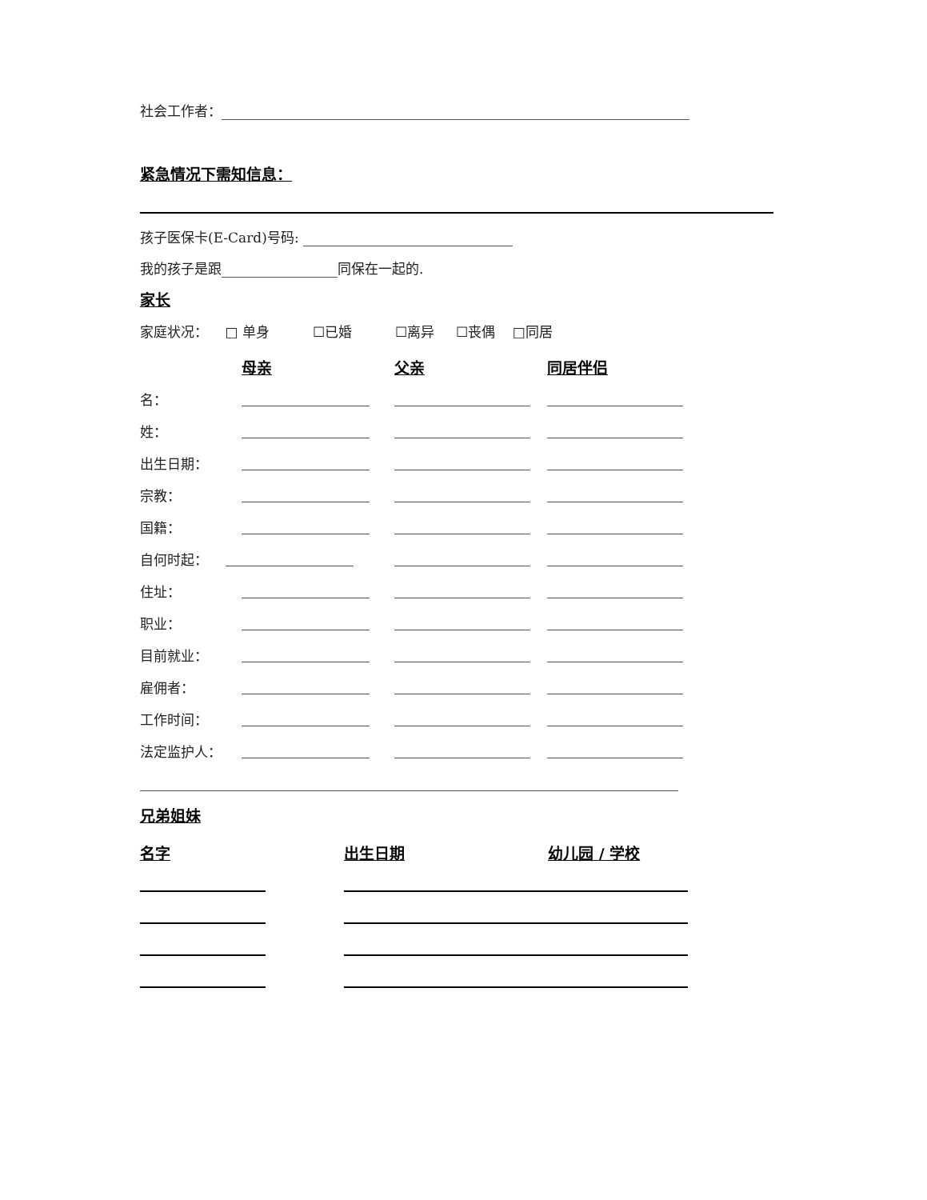社会工作者：
紧急情况下需知信息：
孩子医保卡(E-Card)号码:
我的孩子是跟 同保在一起的.
家长
家庭状况： □ 单身 ☐已婚 ☐离异 ☐丧偶 □同居
| | 母亲 | 父亲 | 同居伴侣 |
| 名： | | | |
| 姓： | | | |
| 出生日期： | | | |
| 宗教： | | | |
| 国籍： | | | |
| 自何时起： | | | |
| 住址： | | | |
| 职业： | | | |
| 目前就业： | | | |
| 雇佣者： | | | |
| 工作时间： | | | |
| 法定监护人： | | | |
兄弟姐妹
| 名字 | 出生日期 | 幼儿园 / 学校 |